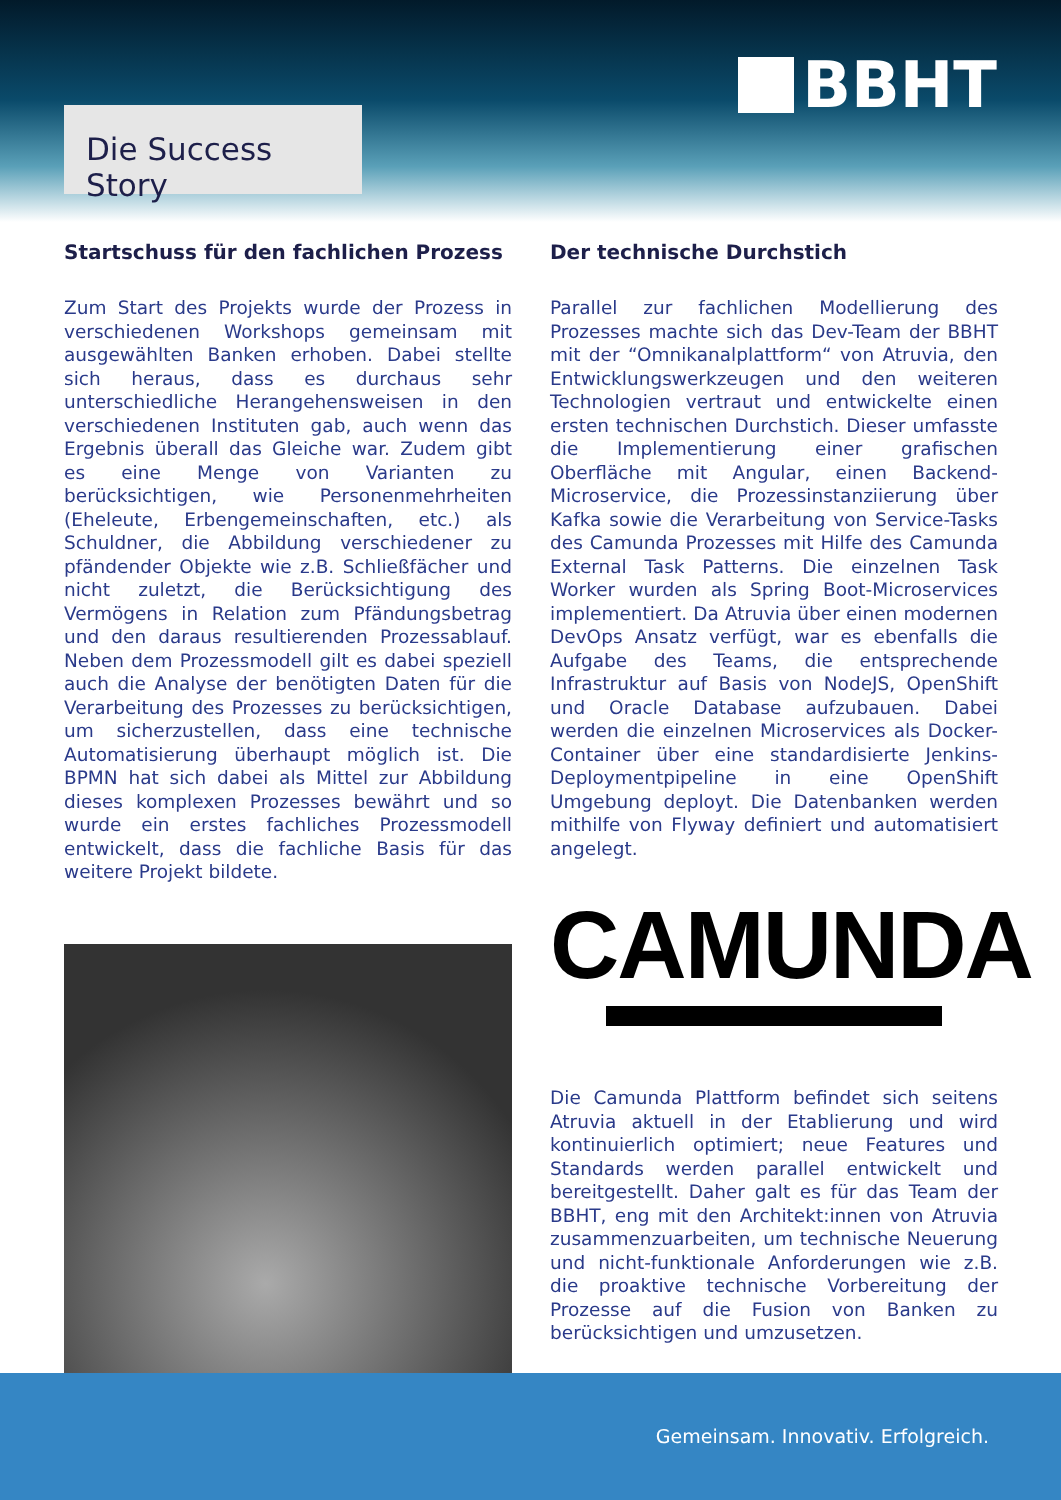Die Success Story
BBHT
Startschuss für den fachlichen Prozess
Zum Start des Projekts wurde der Prozess in verschiedenen Workshops gemeinsam mit ausgewählten Banken erhoben. Dabei stellte sich heraus, dass es durchaus sehr unterschiedliche Herangehensweisen in den verschiedenen Instituten gab, auch wenn das Ergebnis überall das Gleiche war. Zudem gibt es eine Menge von Varianten zu berücksichtigen, wie Personenmehrheiten (Eheleute, Erbengemeinschaften, etc.) als Schuldner, die Abbildung verschiedener zu pfändender Objekte wie z.B. Schließfächer und nicht zuletzt, die Berücksichtigung des Vermögens in Relation zum Pfändungsbetrag und den daraus resultierenden Prozessablauf. Neben dem Prozessmodell gilt es dabei speziell auch die Analyse der benötigten Daten für die Verarbeitung des Prozesses zu berücksichtigen, um sicherzustellen, dass eine technische Automatisierung überhaupt möglich ist. Die BPMN hat sich dabei als Mittel zur Abbildung dieses komplexen Prozesses bewährt und so wurde ein erstes fachliches Prozessmodell entwickelt, dass die fachliche Basis für das weitere Projekt bildete.
Der technische Durchstich
Parallel zur fachlichen Modellierung des Prozesses machte sich das Dev-Team der BBHT mit der “Omnikanalplattform“ von Atruvia, den Entwicklungswerkzeugen und den weiteren Technologien vertraut und entwickelte einen ersten technischen Durchstich. Dieser umfasste die Implementierung einer grafischen Oberfläche mit Angular, einen Backend-Microservice, die Prozessinstanziierung über Kafka sowie die Verarbeitung von Service-Tasks des Camunda Prozesses mit Hilfe des Camunda External Task Patterns. Die einzelnen Task Worker wurden als Spring Boot-Microservices implementiert. Da Atruvia über einen modernen DevOps Ansatz verfügt, war es ebenfalls die Aufgabe des Teams, die entsprechende Infrastruktur auf Basis von NodeJS, OpenShift und Oracle Database aufzubauen. Dabei werden die einzelnen Microservices als Docker-Container über eine standardisierte Jenkins-Deploymentpipeline in eine OpenShift Umgebung deployt. Die Datenbanken werden mithilfe von Flyway definiert und automatisiert angelegt.
CAMUNDA
Die Camunda Plattform befindet sich seitens Atruvia aktuell in der Etablierung und wird kontinuierlich optimiert; neue Features und Standards werden parallel entwickelt und bereitgestellt. Daher galt es für das Team der BBHT, eng mit den Architekt:innen von Atruvia zusammenzuarbeiten, um technische Neuerung und nicht-funktionale Anforderungen wie z.B. die proaktive technische Vorbereitung der Prozesse auf die Fusion von Banken zu berücksichtigen und umzusetzen.
Gemeinsam. Innovativ. Erfolgreich.